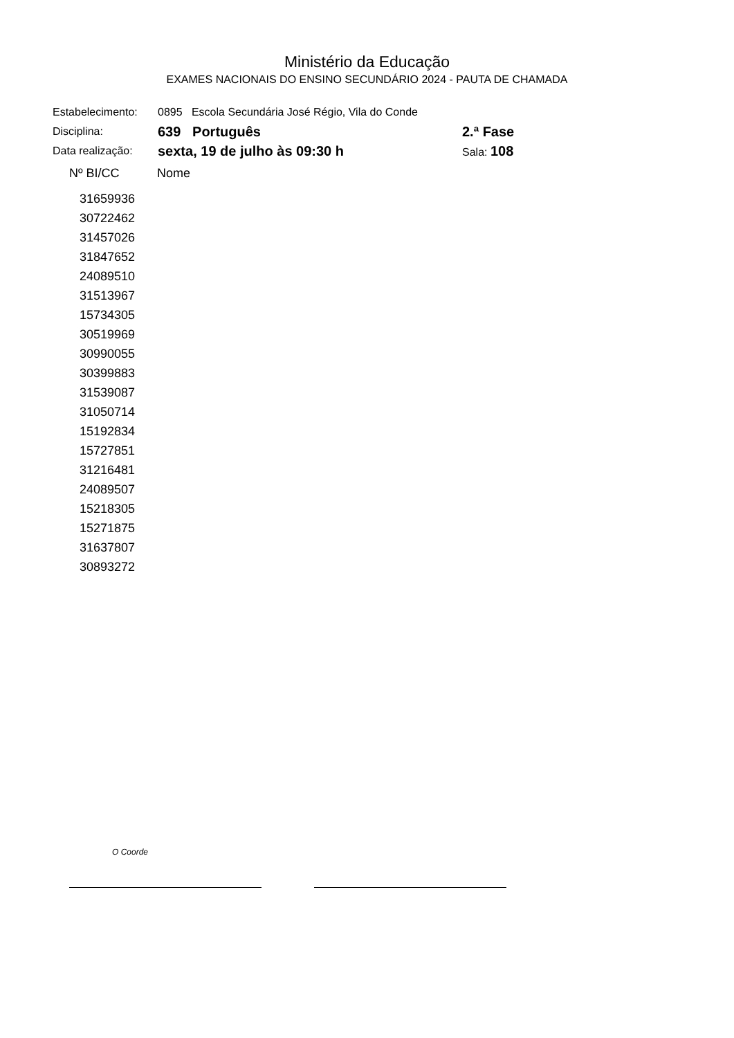Ministério da Educação
EXAMES NACIONAIS DO ENSINO SECUNDÁRIO 2024 - PAUTA DE CHAMADA
| Estabelecimento: | 0895 Escola Secundária José Régio, Vila do Conde | |
| Disciplina: | 639 Português | 2.ª Fase |
| Data realização: | sexta, 19 de julho às 09:30 h | Sala: 108 |
| Nº BI/CC | Nome |
| --- | --- |
| 31659936 | |
| 30722462 | |
| 31457026 | |
| 31847652 | |
| 24089510 | |
| 31513967 | |
| 15734305 | |
| 30519969 | |
| 30990055 | |
| 30399883 | |
| 31539087 | |
| 31050714 | |
| 15192834 | |
| 15727851 | |
| 31216481 | |
| 24089507 | |
| 15218305 | |
| 15271875 | |
| 31637807 | |
| 30893272 | |
O Coorde